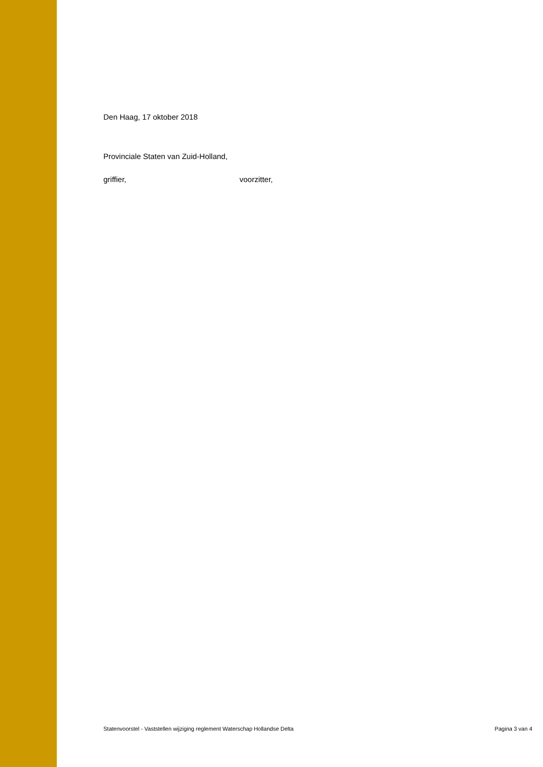Den Haag, 17 oktober 2018
Provinciale Staten van Zuid-Holland,
griffier, voorzitter,
Statenvoorstel - Vaststellen wijziging reglement Waterschap Hollandse Delta Pagina 3 van 4